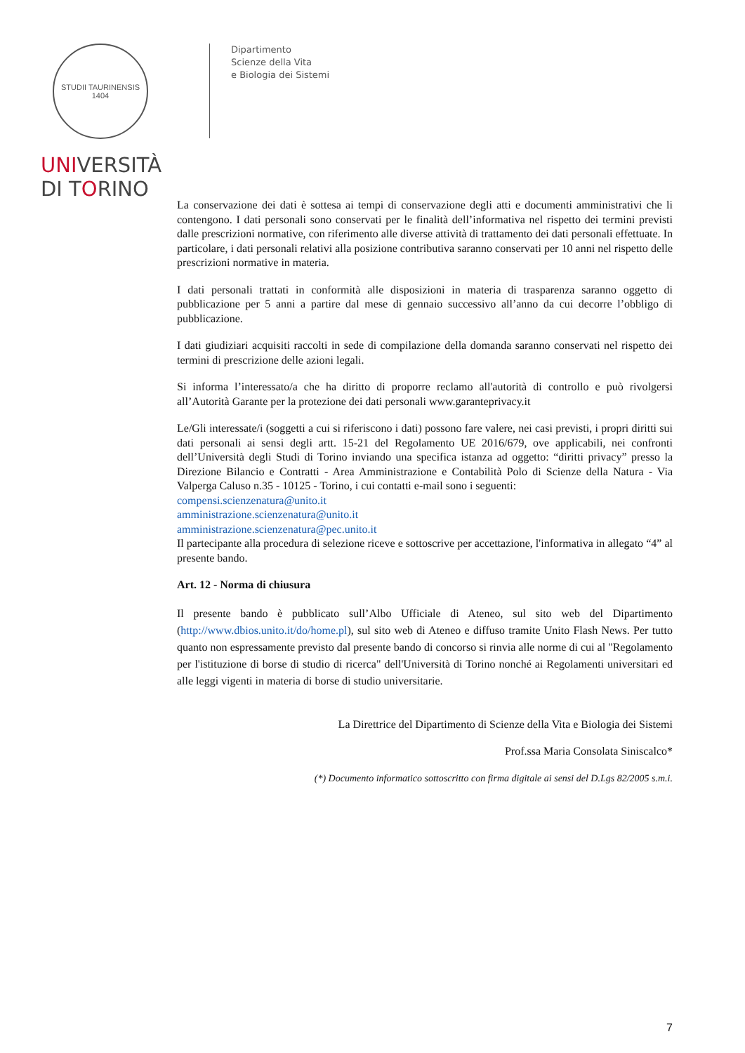STUDII TAURINENSIS 1404
UNIVERSITÀ
DI TORINO
Dipartimento
Scienze della Vita
e Biologia dei Sistemi
La conservazione dei dati è sottesa ai tempi di conservazione degli atti e documenti amministrativi che li contengono. I dati personali sono conservati per le finalità dell’informativa nel rispetto dei termini previsti dalle prescrizioni normative, con riferimento alle diverse attività di trattamento dei dati personali effettuate. In particolare, i dati personali relativi alla posizione contributiva saranno conservati per 10 anni nel rispetto delle prescrizioni normative in materia.
I dati personali trattati in conformità alle disposizioni in materia di trasparenza saranno oggetto di pubblicazione per 5 anni a partire dal mese di gennaio successivo all’anno da cui decorre l’obbligo di pubblicazione.
I dati giudiziari acquisiti raccolti in sede di compilazione della domanda saranno conservati nel rispetto dei termini di prescrizione delle azioni legali.
Si informa l’interessato/a che ha diritto di proporre reclamo all'autorità di controllo e può rivolgersi all’Autorità Garante per la protezione dei dati personali www.garanteprivacy.it
Le/Gli interessate/i (soggetti a cui si riferiscono i dati) possono fare valere, nei casi previsti, i propri diritti sui dati personali ai sensi degli artt. 15-21 del Regolamento UE 2016/679, ove applicabili, nei confronti dell’Università degli Studi di Torino inviando una specifica istanza ad oggetto: “diritti privacy” presso la Direzione Bilancio e Contratti - Area Amministrazione e Contabilità Polo di Scienze della Natura - Via Valperga Caluso n.35 - 10125 - Torino, i cui contatti e-mail sono i seguenti:
compensi.scienzenatura@unito.it
amministrazione.scienzenatura@unito.it
amministrazione.scienzenatura@pec.unito.it
Il partecipante alla procedura di selezione riceve e sottoscrive per accettazione, l'informativa in allegato “4” al presente bando.
Art. 12 - Norma di chiusura
Il presente bando è pubblicato sull’Albo Ufficiale di Ateneo, sul sito web del Dipartimento (http://www.dbios.unito.it/do/home.pl), sul sito web di Ateneo e diffuso tramite Unito Flash News. Per tutto quanto non espressamente previsto dal presente bando di concorso si rinvia alle norme di cui al "Regolamento per l'istituzione di borse di studio di ricerca" dell'Università di Torino nonché ai Regolamenti universitari ed alle leggi vigenti in materia di borse di studio universitarie.
La Direttrice del Dipartimento di Scienze della Vita e Biologia dei Sistemi
Prof.ssa Maria Consolata Siniscalco*
(*) Documento informatico sottoscritto con firma digitale ai sensi del D.Lgs 82/2005 s.m.i.
7